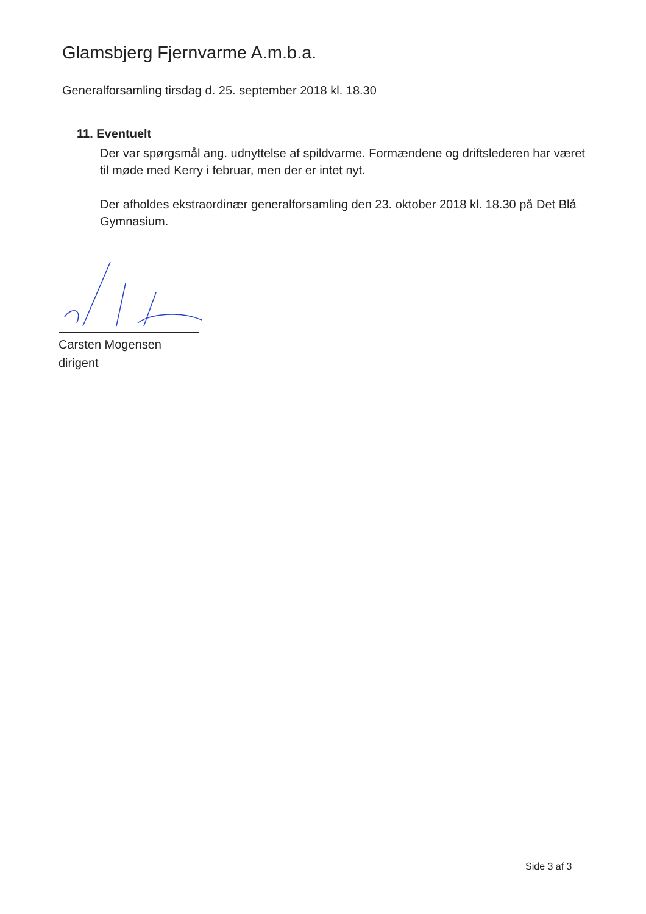Glamsbjerg Fjernvarme A.m.b.a.
Generalforsamling tirsdag d. 25. september 2018 kl. 18.30
11. Eventuelt
Der var spørgsmål ang. udnyttelse af spildvarme. Formændene og driftslederen har været til møde med Kerry i februar, men der er intet nyt.
Der afholdes ekstraordinær generalforsamling den 23. oktober 2018 kl. 18.30 på Det Blå Gymnasium.
Carsten Mogensen
dirigent
Side 3 af 3